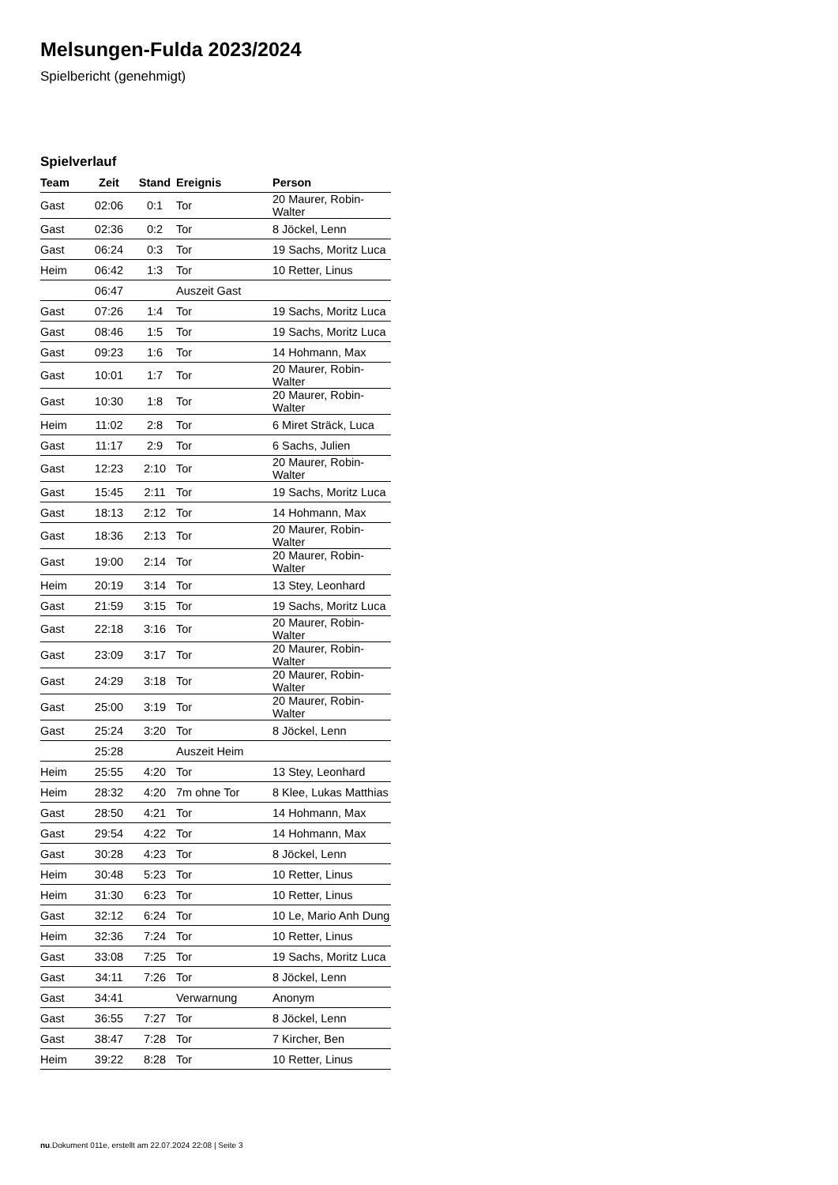Melsungen-Fulda 2023/2024
Spielbericht (genehmigt)
Spielverlauf
| Team | Zeit | Stand | Ereignis | Person |
| --- | --- | --- | --- | --- |
| Gast | 02:06 | 0:1 | Tor | 20 Maurer, Robin-Walter |
| Gast | 02:36 | 0:2 | Tor | 8 Jöckel, Lenn |
| Gast | 06:24 | 0:3 | Tor | 19 Sachs, Moritz Luca |
| Heim | 06:42 | 1:3 | Tor | 10 Retter, Linus |
| | 06:47 | | Auszeit Gast | |
| Gast | 07:26 | 1:4 | Tor | 19 Sachs, Moritz Luca |
| Gast | 08:46 | 1:5 | Tor | 19 Sachs, Moritz Luca |
| Gast | 09:23 | 1:6 | Tor | 14 Hohmann, Max |
| Gast | 10:01 | 1:7 | Tor | 20 Maurer, Robin-Walter |
| Gast | 10:30 | 1:8 | Tor | 20 Maurer, Robin-Walter |
| Heim | 11:02 | 2:8 | Tor | 6 Miret Sträck, Luca |
| Gast | 11:17 | 2:9 | Tor | 6 Sachs, Julien |
| Gast | 12:23 | 2:10 | Tor | 20 Maurer, Robin-Walter |
| Gast | 15:45 | 2:11 | Tor | 19 Sachs, Moritz Luca |
| Gast | 18:13 | 2:12 | Tor | 14 Hohmann, Max |
| Gast | 18:36 | 2:13 | Tor | 20 Maurer, Robin-Walter |
| Gast | 19:00 | 2:14 | Tor | 20 Maurer, Robin-Walter |
| Heim | 20:19 | 3:14 | Tor | 13 Stey, Leonhard |
| Gast | 21:59 | 3:15 | Tor | 19 Sachs, Moritz Luca |
| Gast | 22:18 | 3:16 | Tor | 20 Maurer, Robin-Walter |
| Gast | 23:09 | 3:17 | Tor | 20 Maurer, Robin-Walter |
| Gast | 24:29 | 3:18 | Tor | 20 Maurer, Robin-Walter |
| Gast | 25:00 | 3:19 | Tor | 20 Maurer, Robin-Walter |
| Gast | 25:24 | 3:20 | Tor | 8 Jöckel, Lenn |
| | 25:28 | | Auszeit Heim | |
| Heim | 25:55 | 4:20 | Tor | 13 Stey, Leonhard |
| Heim | 28:32 | 4:20 | 7m ohne Tor | 8 Klee, Lukas Matthias |
| Gast | 28:50 | 4:21 | Tor | 14 Hohmann, Max |
| Gast | 29:54 | 4:22 | Tor | 14 Hohmann, Max |
| Gast | 30:28 | 4:23 | Tor | 8 Jöckel, Lenn |
| Heim | 30:48 | 5:23 | Tor | 10 Retter, Linus |
| Heim | 31:30 | 6:23 | Tor | 10 Retter, Linus |
| Gast | 32:12 | 6:24 | Tor | 10 Le, Mario Anh Dung |
| Heim | 32:36 | 7:24 | Tor | 10 Retter, Linus |
| Gast | 33:08 | 7:25 | Tor | 19 Sachs, Moritz Luca |
| Gast | 34:11 | 7:26 | Tor | 8 Jöckel, Lenn |
| Gast | 34:41 | | Verwarnung | Anonym |
| Gast | 36:55 | 7:27 | Tor | 8 Jöckel, Lenn |
| Gast | 38:47 | 7:28 | Tor | 7 Kircher, Ben |
| Heim | 39:22 | 8:28 | Tor | 10 Retter, Linus |
nu.Dokument 011e, erstellt am 22.07.2024 22:08 | Seite 3